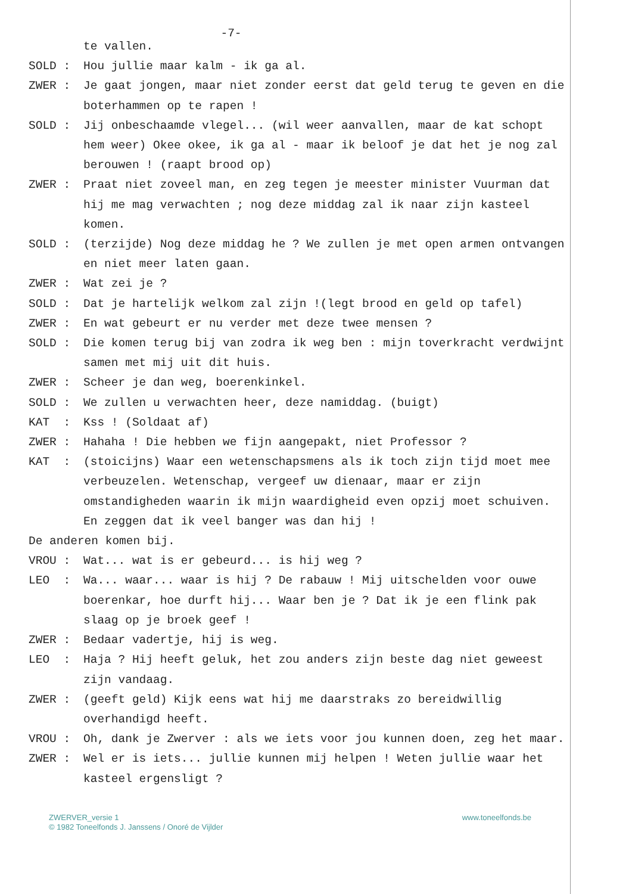-7-
te vallen.
SOLD :
Hou jullie maar kalm - ik ga al.
ZWER :
Je gaat jongen, maar niet zonder eerst dat geld terug te geven en die boterhammen op te rapen !
SOLD :
Jij onbeschaamde vlegel... (wil weer aanvallen, maar de kat schopt hem weer) Okee okee, ik ga al - maar ik beloof je dat het je nog zal berouwen ! (raapt brood op)
ZWER :
Praat niet zoveel man, en zeg tegen je meester minister Vuurman dat hij me mag verwachten ; nog deze middag zal ik naar zijn kasteel komen.
SOLD :
(terzijde) Nog deze middag he ? We zullen je met open armen ontvangen en niet meer laten gaan.
ZWER :
Wat zei je ?
SOLD :
Dat je hartelijk welkom zal zijn !(legt brood en geld op tafel)
ZWER :
En wat gebeurt er nu verder met deze twee mensen ?
SOLD :
Die komen terug bij van zodra ik weg ben : mijn toverkracht verdwijnt samen met mij uit dit huis.
ZWER :
Scheer je dan weg, boerenkinkel.
SOLD :
We zullen u verwachten heer, deze namiddag. (buigt)
KAT :
Kss ! (Soldaat af)
ZWER :
Hahaha ! Die hebben we fijn aangepakt, niet Professor ?
KAT :
(stoicijns) Waar een wetenschapsmens als ik toch zijn tijd moet mee verbeuzelen. Wetenschap, vergeef uw dienaar, maar er zijn omstandigheden waarin ik mijn waardigheid even opzij moet schuiven.
En zeggen dat ik veel banger was dan hij !
De anderen komen bij.
VROU :
Wat... wat is er gebeurd... is hij weg ?
LEO :
Wa... waar... waar is hij ? De rabauw ! Mij uitschelden voor ouwe boerenkar, hoe durft hij... Waar ben je ? Dat ik je een flink pak slaag op je broek geef !
ZWER :
Bedaar vadertje, hij is weg.
LEO :
Haja ? Hij heeft geluk, het zou anders zijn beste dag niet geweest zijn vandaag.
ZWER :
(geeft geld) Kijk eens wat hij me daarstraks zo bereidwillig overhandigd heeft.
VROU :
Oh, dank je Zwerver : als we iets voor jou kunnen doen, zeg het maar.
ZWER :
Wel er is iets... jullie kunnen mij helpen ! Weten jullie waar het kasteel ergensligt ?
ZWERVER_versie 1
© 1982 Toneelfonds J. Janssens / Onoré de Vijlder
www.toneelfonds.be